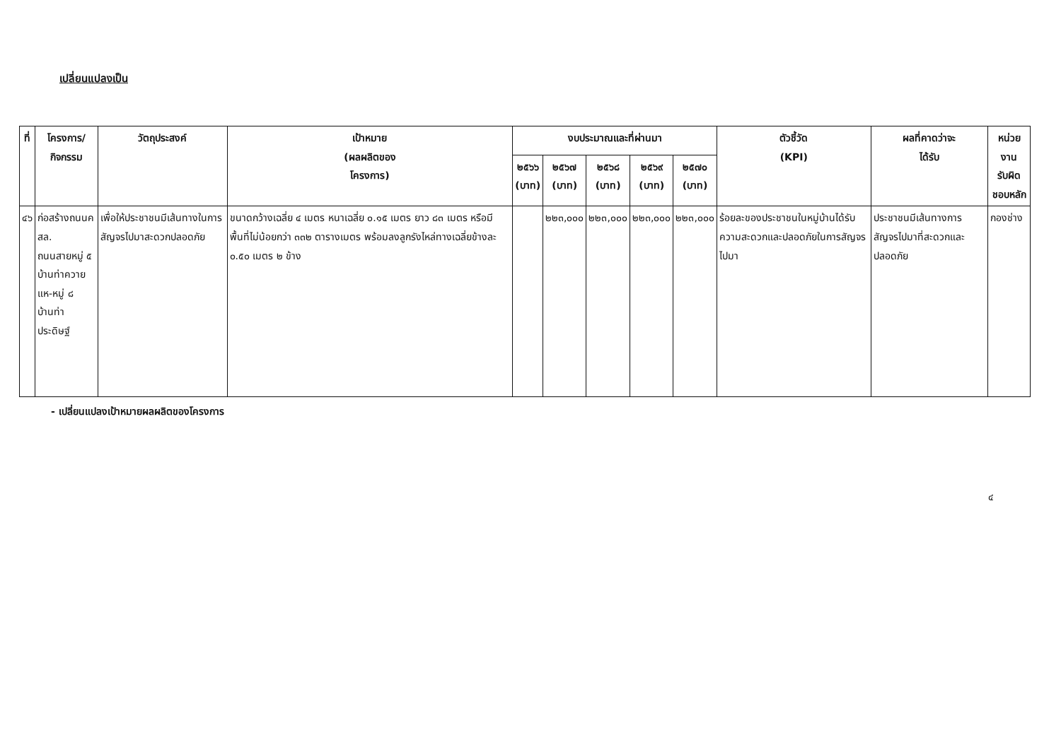เปลี่ยนแปลงเป็น
| ที่ | โครงการ/กิจกรรม | วัตถุประสงค์ | เป้าหมาย (ผลผลิตของ โครงการ) | งบประมาณและที่ผ่านมา | | | | | ตัวชี้วัด (KPI) | ผลที่คาดว่าจะ ได้รับ | หน่วยงาน รับผิดชอบหลัก |
| --- | --- | --- | --- | --- | --- | --- | --- | --- | --- | --- | --- |
| | | | | ๒๕๖๖ (บาท) | ๒๕๖๗ (บาท) | ๒๕๖๘ (บาท) | ๒๕๖๙ (บาท) | ๒๕๗๐ (บาท) | | | |
| ๔๖ | ก่อสร้างถนนคสล. ถนนสายหมู่ ๕ บ้านท่าควายแห-หมู่ ๘ บ้านท่าประดิษฐ์ | เพื่อให้ประชาชนมีเส้นทางในการสัญจรไปมาสะดวกปลอดภัย | ขนาดกว้างเฉลี่ย ๔ เมตร หนาเฉลี่ย ๐.๑๕ เมตร ยาว ๘๓ เมตร หรือมีพื้นที่ไม่น้อยกว่า ๓๓๒ ตารางเมตร พร้อมลงลูกรังไหล่ทางเฉลี่ยข้างละ ๐.๕๐ เมตร ๒ ข้าง | | ๒๒๓,๐๐๐ | ๒๒๓,๐๐๐ | ๒๒๓,๐๐๐ | ๒๒๓,๐๐๐ | ร้อยละของประชาชนในหมู่บ้านได้รับความสะดวกและปลอดภัยในการสัญจรไปมา | ประชาชนมีเส้นทางการสัญจรไปมาที่สะดวกและปลอดภัย | กองช่าง |
- เปลี่ยนแปลงเป้าหมายผลผลิตของโครงการ
๔